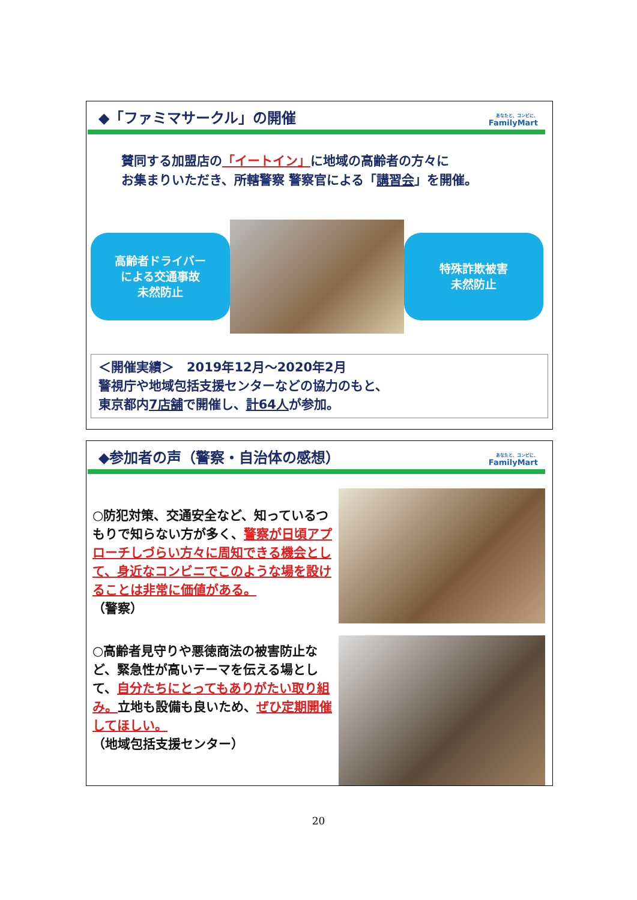◆「ファミマサークル」の開催
あなたと、コンビに、
FamilyMart
賛同する加盟店の「イートイン」に地域の高齢者の方々に
お集まりいただき、所轄警察 警察官による「講習会」を開催。
高齢者ドライバー
による交通事故
未然防止
特殊詐欺被害
未然防止
＜開催実績＞　2019年12月～2020年2月
警視庁や地域包括支援センターなどの協力のもと、
東京都内7店舗で開催し、計64人が参加。
◆参加者の声（警察・自治体の感想）
あなたと、コンビに、
FamilyMart
○防犯対策、交通安全など、知っているつもりで知らない方が多く、警察が日頃アプローチしづらい方々に周知できる機会として、身近なコンビニでこのような場を設けることは非常に価値がある。
（警察）
○高齢者見守りや悪徳商法の被害防止など、緊急性が高いテーマを伝える場として、自分たちにとってもありがたい取り組み。立地も設備も良いため、ぜひ定期開催してほしい。
（地域包括支援センター）
20